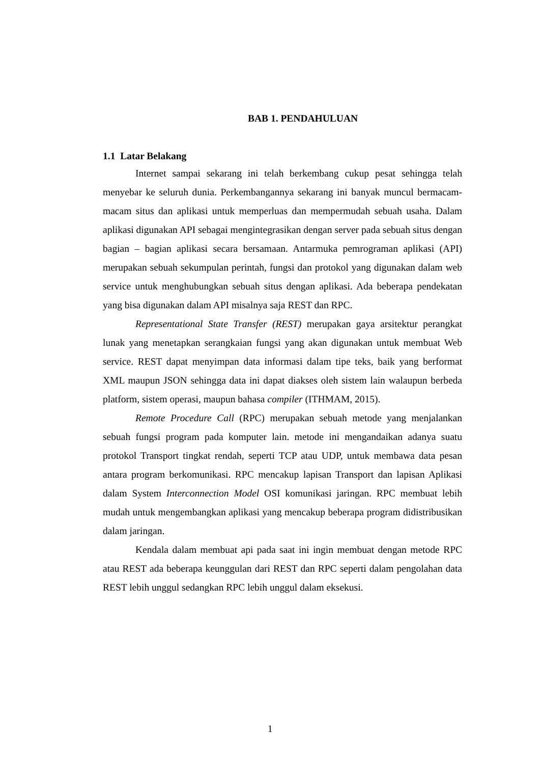BAB 1. PENDAHULUAN
1.1 Latar Belakang
Internet sampai sekarang ini telah berkembang cukup pesat sehingga telah menyebar ke seluruh dunia. Perkembangannya sekarang ini banyak muncul bermacam-macam situs dan aplikasi untuk memperluas dan mempermudah sebuah usaha. Dalam aplikasi digunakan API sebagai mengintegrasikan dengan server pada sebuah situs dengan bagian – bagian aplikasi secara bersamaan. Antarmuka pemrograman aplikasi (API) merupakan sebuah sekumpulan perintah, fungsi dan protokol yang digunakan dalam web service untuk menghubungkan sebuah situs dengan aplikasi. Ada beberapa pendekatan yang bisa digunakan dalam API misalnya saja REST dan RPC.
Representational State Transfer (REST) merupakan gaya arsitektur perangkat lunak yang menetapkan serangkaian fungsi yang akan digunakan untuk membuat Web service. REST dapat menyimpan data informasi dalam tipe teks, baik yang berformat XML maupun JSON sehingga data ini dapat diakses oleh sistem lain walaupun berbeda platform, sistem operasi, maupun bahasa compiler (ITHMAM, 2015).
Remote Procedure Call (RPC) merupakan sebuah metode yang menjalankan sebuah fungsi program pada komputer lain. metode ini mengandaikan adanya suatu protokol Transport tingkat rendah, seperti TCP atau UDP, untuk membawa data pesan antara program berkomunikasi. RPC mencakup lapisan Transport dan lapisan Aplikasi dalam System Interconnection Model OSI komunikasi jaringan. RPC membuat lebih mudah untuk mengembangkan aplikasi yang mencakup beberapa program didistribusikan dalam jaringan.
Kendala dalam membuat api pada saat ini ingin membuat dengan metode RPC atau REST ada beberapa keunggulan dari REST dan RPC seperti dalam pengolahan data REST lebih unggul sedangkan RPC lebih unggul dalam eksekusi.
1